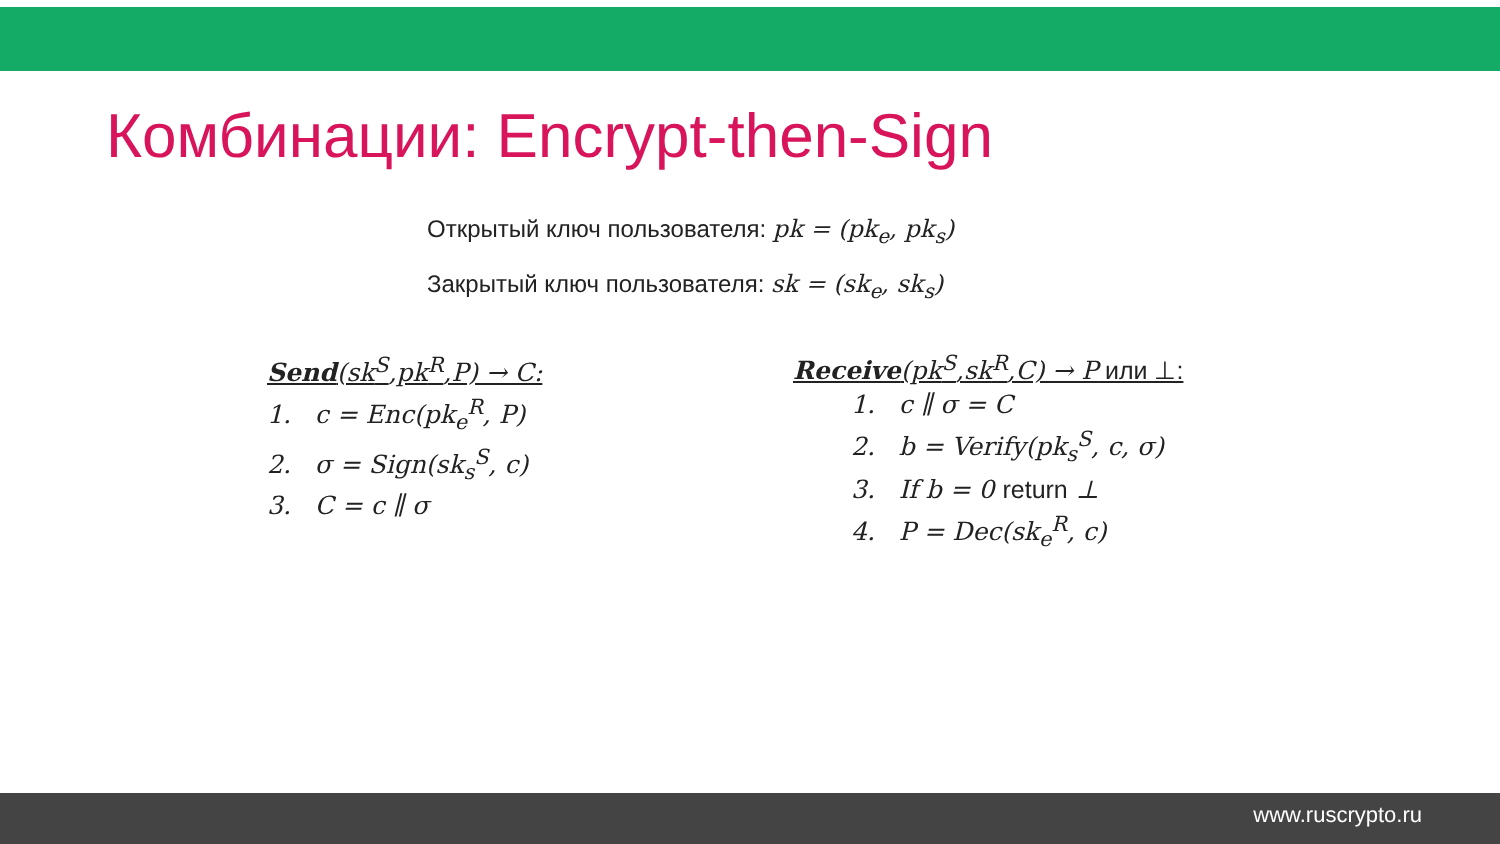Комбинации: Encrypt-then-Sign
Открытый ключ пользователя: pk = (pk<sub>e</sub>, pk<sub>s</sub>)
Закрытый ключ пользователя: sk = (sk<sub>e</sub>, sk<sub>s</sub>)
Send(sk<sup>S</sup>,pk<sup>R</sup>,P) → C:
1. c = Enc(pk<sub>e</sub><sup>R</sup>, P)
2. σ = Sign(sk<sub>s</sub><sup>S</sup>, c)
3. C = c ∥ σ
Receive(pk<sup>S</sup>,sk<sup>R</sup>,C) → P или ⊥:
1. c ∥ σ = C
2. b = Verify(pk<sub>s</sub><sup>S</sup>, c, σ)
3. If b = 0 return ⊥
4. P = Dec(sk<sub>e</sub><sup>R</sup>, c)
www.ruscrypto.ru